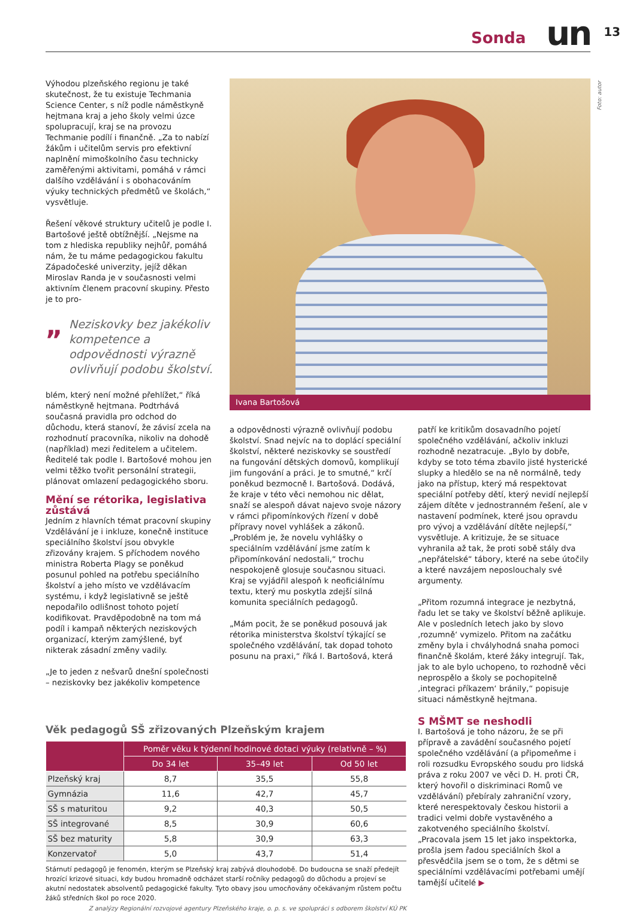Sonda un 13
Foto: autor
Výhodou plzeňského regionu je také skutečnost, že tu existuje Techmania Science Center, s níž podle náměstkyně hejtmana kraj a jeho školy velmi úzce spolupracují, kraj se na provozu Techmanie podílí i finančně. „Za to nabízí žákům i učitelům servis pro efektivní naplnění mimoškolního času technicky zaměřenými aktivitami, pomáhá v rámci dalšího vzdělávání i s obohacováním výuky technických předmětů ve školách,“ vysvětluje.
Řešení věkové struktury učitelů je podle I. Bartošové ještě obtížnější. „Nejsme na tom z hlediska republiky nejhůř, pomáhá nám, že tu máme pedagogickou fakultu Západočeské univerzity, jejíž děkan Miroslav Randa je v současnosti velmi aktivním členem pracovní skupiny. Přesto je to pro-
„
Neziskovky bez jakékoliv kompetence a odpovědnosti výrazně ovlivňují podobu školství.
blém, který není možné přehlížet,“ říká náměstkyně hejtmana. Podtrhává současná pravidla pro odchod do důchodu, která stanoví, že závisí zcela na rozhodnutí pracovníka, nikoliv na dohodě (například) mezi ředitelem a učitelem. Ředitelé tak podle I. Bartošové mohou jen velmi těžko tvořit personální strategii, plánovat omlazení pedagogického sboru.
Mění se rétorika, legislativa zůstává
Jedním z hlavních témat pracovní skupiny Vzdělávání je i inkluze, konečně instituce speciálního školství jsou obvykle zřizovány krajem. S příchodem nového ministra Roberta Plagy se poněkud posunul pohled na potřebu speciálního školství a jeho místo ve vzdělávacím systému, i když legislativně se ještě nepodařilo odlišnost tohoto pojetí kodifikovat. Pravděpodobně na tom má podíl i kampaň některých neziskových organizací, kterým zamýšlené, byť nikterak zásadní změny vadily.
„Je to jeden z nešvarů dnešní společnosti – neziskovky bez jakékoliv kompetence
Ivana Bartošová
a odpovědnosti výrazně ovlivňují podobu školství. Snad nejvíc na to doplácí speciální školství, některé neziskovky se soustředí na fungování dětských domovů, komplikují jim fungování a práci. Je to smutné,“ krčí poněkud bezmocně I. Bartošová. Dodává, že kraje v této věci nemohou nic dělat, snaží se alespoň dávat najevo svoje názory v rámci připomínkových řízení v době přípravy novel vyhlášek a zákonů. „Problém je, že novelu vyhlášky o speciálním vzdělávání jsme zatím k připomínkování nedostali,“ trochu nespokojeně glosuje současnou situaci. Kraj se vyjádřil alespoň k neoficiálnímu textu, který mu poskytla zdejší silná komunita speciálních pedagogů.
„Mám pocit, že se poněkud posouvá jak rétorika ministerstva školství týkající se společného vzdělávání, tak dopad tohoto posunu na praxi,“ říká I. Bartošová, která
patří ke kritikům dosavadního pojetí společného vzdělávání, ačkoliv inkluzi rozhodně nezatracuje. „Bylo by dobře, kdyby se toto téma zbavilo jisté hysterické slupky a hledělo se na ně normálně, tedy jako na přístup, který má respektovat speciální potřeby dětí, který nevidí nejlepší zájem dítěte v jednostranném řešení, ale v nastavení podmínek, které jsou opravdu pro vývoj a vzdělávání dítěte nejlepší,“ vysvětluje. A kritizuje, že se situace vyhranila až tak, že proti sobě stály dva „nepřátelské“ tábory, které na sebe útočily a které navzájem neposlouchaly své argumenty.
„Přitom rozumná integrace je nezbytná, řadu let se taky ve školství běžně aplikuje. Ale v posledních letech jako by slovo ‚rozumně‘ vymizelo. Přitom na začátku změny byla i chvályhodná snaha pomoci finančně školám, které žáky integrují. Tak, jak to ale bylo uchopeno, to rozhodně věci neprospělo a školy se pochopitelně ‚integraci příkazem‘ bránily,“ popisuje situaci náměstkyně hejtmana.
S MŠMT se neshodli
I. Bartošová je toho názoru, že se při přípravě a zavádění současného pojetí společného vzdělávání (a připomeňme i roli rozsudku Evropského soudu pro lidská práva z roku 2007 ve věci D. H. proti ČR, který hovořil o diskriminaci Romů ve vzdělávání) přebíraly zahraniční vzory, které nerespektovaly českou historii a tradici velmi dobře vystavěného a zakotveného speciálního školství. „Pracovala jsem 15 let jako inspektorka, prošla jsem řadou speciálních škol a přesvědčila jsem se o tom, že s dětmi se speciálními vzdělávacími potřebami umějí tamější učitelé ▶
Věk pedagogů SŠ zřizovaných Plzeňským krajem
| | Poměr věku k týdenní hodinové dotaci výuky (relativně – %) | | |
| --- | --- | --- | --- |
| | Do 34 let | 35–49 let | Od 50 let |
| Plzeňský kraj | 8,7 | 35,5 | 55,8 |
| Gymnázia | 11,6 | 42,7 | 45,7 |
| SŠ s maturitou | 9,2 | 40,3 | 50,5 |
| SŠ integrované | 8,5 | 30,9 | 60,6 |
| SŠ bez maturity | 5,8 | 30,9 | 63,3 |
| Konzervatoř | 5,0 | 43,7 | 51,4 |
Stárnutí pedagogů je fenomén, kterým se Plzeňský kraj zabývá dlouhodobě. Do budoucna se snaží předejít hrozící krizové situaci, kdy budou hromadně odcházet starší ročníky pedagogů do důchodu a projeví se akutní nedostatek absolventů pedagogické fakulty. Tyto obavy jsou umocňovány očekávaným růstem počtu žáků středních škol po roce 2020.
Z analýzy Regionální rozvojové agentury Plzeňského kraje, o. p. s. ve spolupráci s odborem školství KÚ PK